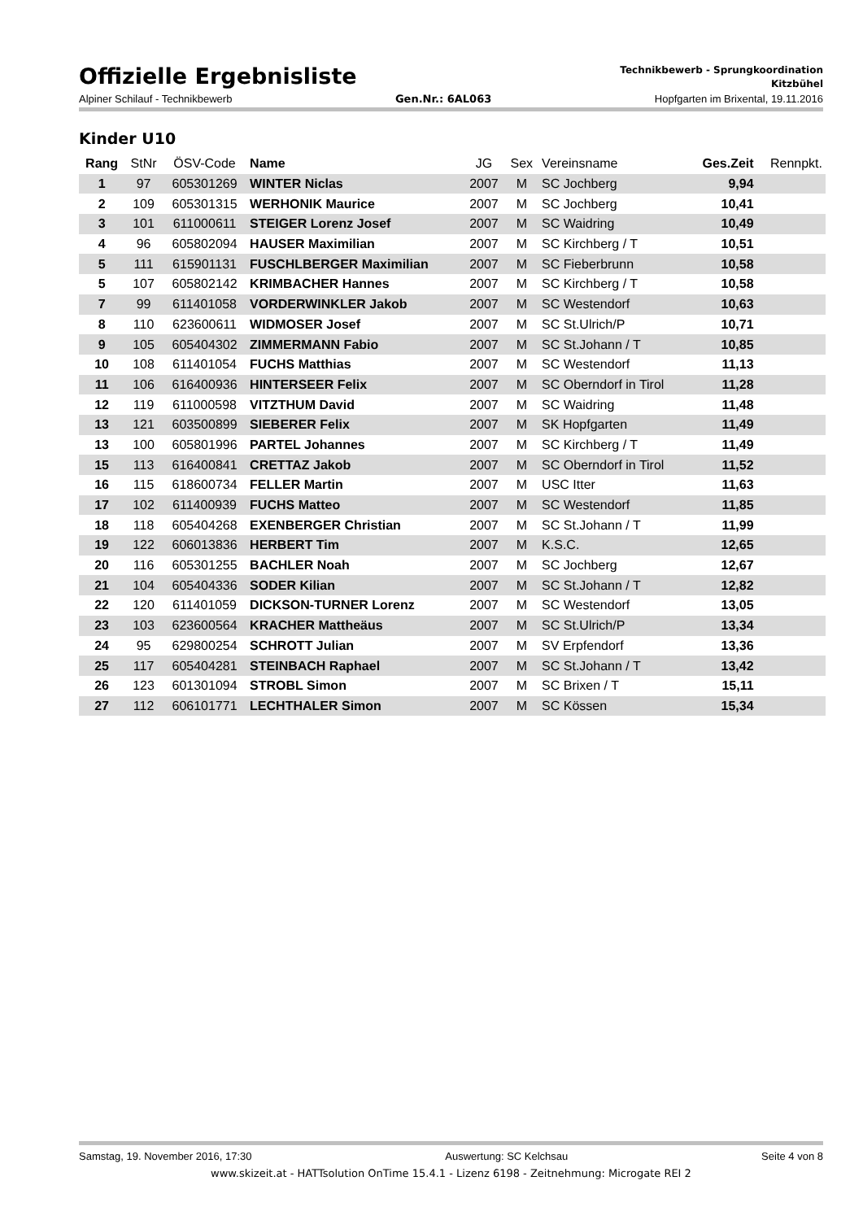Offizielle Ergebnisliste
Technikbewerb - Sprungkoordination
Kitzbühel
Alpiner Schilauf - Technikbewerb Gen.Nr.: 6AL063 Hopfgarten im Brixental, 19.11.2016
Kinder U10
| Rang | StNr | ÖSV-Code | Name | JG | Sex | Vereinsname | Ges.Zeit | Rennpkt. |
| --- | --- | --- | --- | --- | --- | --- | --- | --- |
| 1 | 97 | 605301269 | WINTER Niclas | 2007 | M | SC Jochberg | 9,94 | |
| 2 | 109 | 605301315 | WERHONIK Maurice | 2007 | M | SC Jochberg | 10,41 | |
| 3 | 101 | 611000611 | STEIGER Lorenz Josef | 2007 | M | SC Waidring | 10,49 | |
| 4 | 96 | 605802094 | HAUSER Maximilian | 2007 | M | SC Kirchberg / T | 10,51 | |
| 5 | 111 | 615901131 | FUSCHLBERGER Maximilian | 2007 | M | SC Fieberbrunn | 10,58 | |
| 5 | 107 | 605802142 | KRIMBACHER Hannes | 2007 | M | SC Kirchberg / T | 10,58 | |
| 7 | 99 | 611401058 | VORDERWINKLER Jakob | 2007 | M | SC Westendorf | 10,63 | |
| 8 | 110 | 623600611 | WIDMOSER Josef | 2007 | M | SC St.Ulrich/P | 10,71 | |
| 9 | 105 | 605404302 | ZIMMERMANN Fabio | 2007 | M | SC St.Johann / T | 10,85 | |
| 10 | 108 | 611401054 | FUCHS Matthias | 2007 | M | SC Westendorf | 11,13 | |
| 11 | 106 | 616400936 | HINTERSEER Felix | 2007 | M | SC Oberndorf in Tirol | 11,28 | |
| 12 | 119 | 611000598 | VITZTHUM David | 2007 | M | SC Waidring | 11,48 | |
| 13 | 121 | 603500899 | SIEBERER Felix | 2007 | M | SK Hopfgarten | 11,49 | |
| 13 | 100 | 605801996 | PARTEL Johannes | 2007 | M | SC Kirchberg / T | 11,49 | |
| 15 | 113 | 616400841 | CRETTAZ Jakob | 2007 | M | SC Oberndorf in Tirol | 11,52 | |
| 16 | 115 | 618600734 | FELLER Martin | 2007 | M | USC Itter | 11,63 | |
| 17 | 102 | 611400939 | FUCHS Matteo | 2007 | M | SC Westendorf | 11,85 | |
| 18 | 118 | 605404268 | EXENBERGER Christian | 2007 | M | SC St.Johann / T | 11,99 | |
| 19 | 122 | 606013836 | HERBERT Tim | 2007 | M | K.S.C. | 12,65 | |
| 20 | 116 | 605301255 | BACHLER Noah | 2007 | M | SC Jochberg | 12,67 | |
| 21 | 104 | 605404336 | SODER Kilian | 2007 | M | SC St.Johann / T | 12,82 | |
| 22 | 120 | 611401059 | DICKSON-TURNER Lorenz | 2007 | M | SC Westendorf | 13,05 | |
| 23 | 103 | 623600564 | KRACHER Mattheäus | 2007 | M | SC St.Ulrich/P | 13,34 | |
| 24 | 95 | 629800254 | SCHROTT Julian | 2007 | M | SV Erpfendorf | 13,36 | |
| 25 | 117 | 605404281 | STEINBACH Raphael | 2007 | M | SC St.Johann / T | 13,42 | |
| 26 | 123 | 601301094 | STROBL Simon | 2007 | M | SC Brixen / T | 15,11 | |
| 27 | 112 | 606101771 | LECHTHALER Simon | 2007 | M | SC Kössen | 15,34 | |
Samstag, 19. November 2016, 17:30 Auswertung: SC Kelchsau Seite 4 von 8
www.skizeit.at - HATTsolution OnTime 15.4.1 - Lizenz 6198 - Zeitnehmung: Microgate REI 2